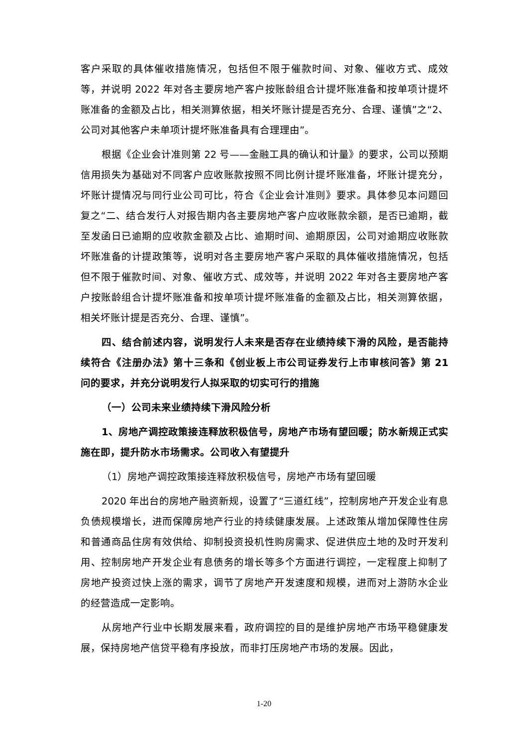客户采取的具体催收措施情况，包括但不限于催款时间、对象、催收方式、成效等，并说明 2022 年对各主要房地产客户按账龄组合计提坏账准备和按单项计提坏账准备的金额及占比，相关测算依据，相关坏账计提是否充分、合理、谨慎”之“2、公司对其他客户未单项计提坏账准备具有合理理由”。
根据《企业会计准则第 22 号——金融工具的确认和计量》的要求，公司以预期信用损失为基础对不同客户应收账款按照不同比例计提坏账准备，坏账计提充分，坏账计提情况与同行业公司可比，符合《企业会计准则》要求。具体参见本问题回复之“二、结合发行人对报告期内各主要房地产客户应收账款余额，是否已逾期，截至发函日已逾期的应收款金额及占比、逾期时间、逾期原因，公司对逾期应收账款坏账准备的计提政策等，说明对各主要房地产客户采取的具体催收措施情况，包括但不限于催款时间、对象、催收方式、成效等，并说明 2022 年对各主要房地产客户按账龄组合计提坏账准备和按单项计提坏账准备的金额及占比，相关测算依据，相关坏账计提是否充分、合理、谨慎”。
四、结合前述内容，说明发行人未来是否存在业绩持续下滑的风险，是否能持续符合《注册办法》第十三条和《创业板上市公司证券发行上市审核问答》第 21 问的要求，并充分说明发行人拟采取的切实可行的措施
（一）公司未来业绩持续下滑风险分析
1、房地产调控政策接连释放积极信号，房地产市场有望回暖；防水新规正式实施在即，提升防水市场需求。公司收入有望提升
（1）房地产调控政策接连释放积极信号，房地产市场有望回暖
2020 年出台的房地产融资新规，设置了“三道红线”，控制房地产开发企业有息负债规模增长，进而保障房地产行业的持续健康发展。上述政策从增加保障性住房和普通商品住房有效供给、抑制投资投机性购房需求、促进供应土地的及时开发利用、控制房地产开发企业有息债务的增长等多个方面进行调控，一定程度上抑制了房地产投资过快上涨的需求，调节了房地产开发速度和规模，进而对上游防水企业的经营造成一定影响。
从房地产行业中长期发展来看，政府调控的目的是维护房地产市场平稳健康发展，保持房地产信贷平稳有序投放，而非打压房地产市场的发展。因此，
1-20